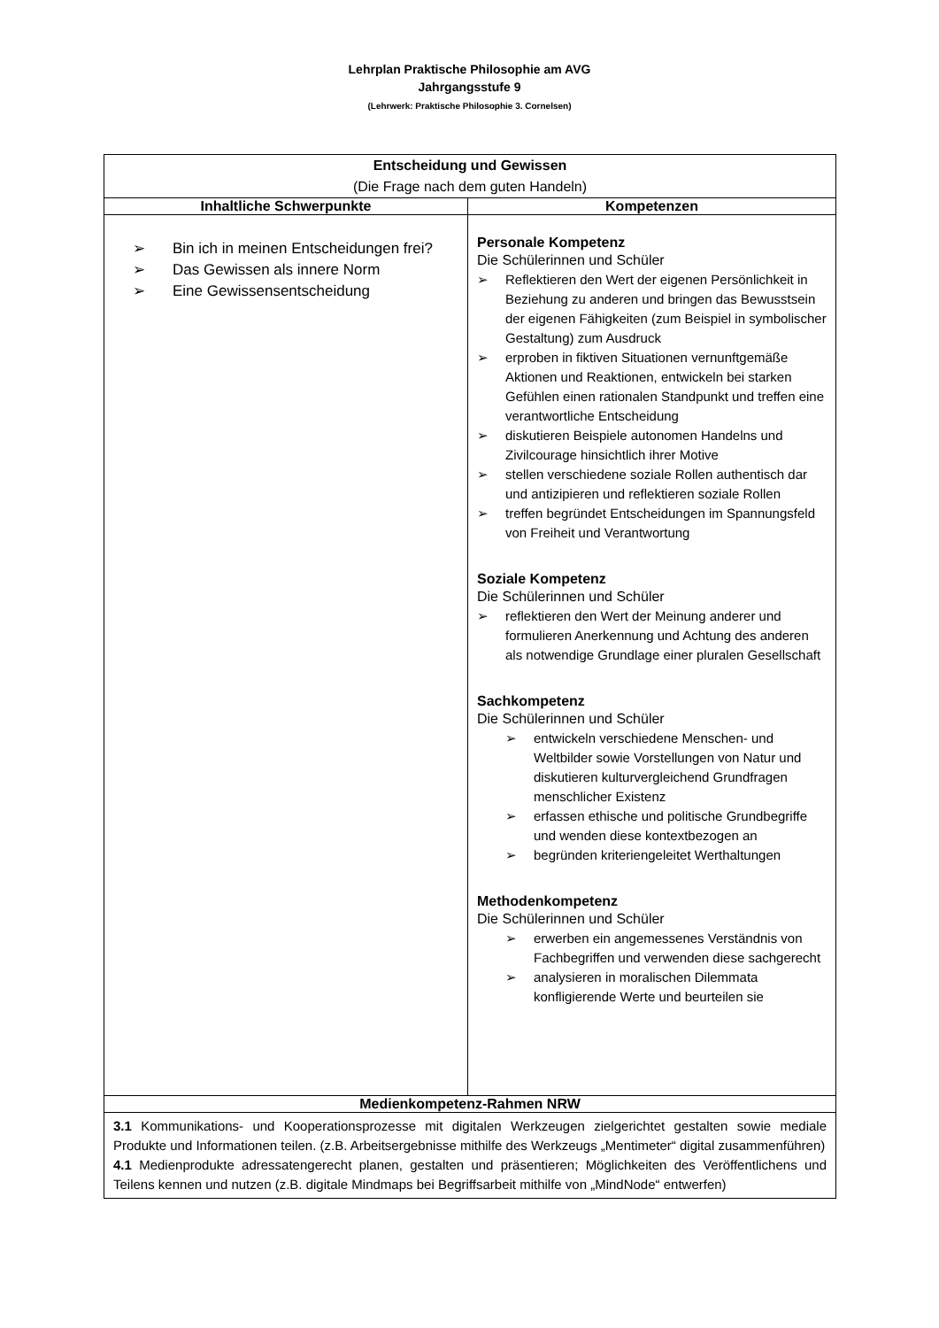Lehrplan Praktische Philosophie am AVG
Jahrgangsstufe 9
(Lehrwerk: Praktische Philosophie 3. Cornelsen)
| Entscheidung und Gewissen (Die Frage nach dem guten Handeln) | |
| --- | --- |
| Inhaltliche Schwerpunkte | Kompetenzen |
| ➢ Bin ich in meinen Entscheidungen frei? ➢ Das Gewissen als innere Norm ➢ Eine Gewissensentscheidung | Personale Kompetenz Die Schülerinnen und Schüler ➢ Reflektieren den Wert der eigenen Persönlichkeit in Beziehung zu anderen und bringen das Bewusstsein der eigenen Fähigkeiten (zum Beispiel in symbolischer Gestaltung) zum Ausdruck ➢ erproben in fiktiven Situationen vernunftgemäße Aktionen und Reaktionen, entwickeln bei starken Gefühlen einen rationalen Standpunkt und treffen eine verantwortliche Entscheidung ➢ diskutieren Beispiele autonomen Handelns und Zivilcourage hinsichtlich ihrer Motive ➢ stellen verschiedene soziale Rollen authentisch dar und antizipieren und reflektieren soziale Rollen ➢ treffen begründet Entscheidungen im Spannungsfeld von Freiheit und Verantwortung Soziale Kompetenz Die Schülerinnen und Schüler ➢ reflektieren den Wert der Meinung anderer und formulieren Anerkennung und Achtung des anderen als notwendige Grundlage einer pluralen Gesellschaft Sachkompetenz Die Schülerinnen und Schüler ➢ entwickeln verschiedene Menschen- und Weltbilder sowie Vorstellungen von Natur und diskutieren kulturvergleichend Grundfragen menschlicher Existenz ➢ erfassen ethische und politische Grundbegriffe und wenden diese kontextbezogen an ➢ begründen kriteriengeleitet Werthaltungen Methodenkompetenz Die Schülerinnen und Schüler ➢ erwerben ein angemessenes Verständnis von Fachbegriffen und verwenden diese sachgerecht ➢ analysieren in moralischen Dilemmata konfligierende Werte und beurteilen sie |
| Medienkompetenz-Rahmen NRW | |
| 3.1 Kommunikations- und Kooperationsprozesse mit digitalen Werkzeugen zielgerichtet gestalten sowie mediale Produkte und Informationen teilen. (z.B. Arbeitsergebnisse mithilfe des Werkzeugs „Mentimeter“ digital zusammenführen) 4.1 Medienprodukte adressatengerecht planen, gestalten und präsentieren; Möglichkeiten des Veröffentlichens und Teilens kennen und nutzen (z.B. digitale Mindmaps bei Begriffsarbeit mithilfe von „MindNode“ entwerfen) | |